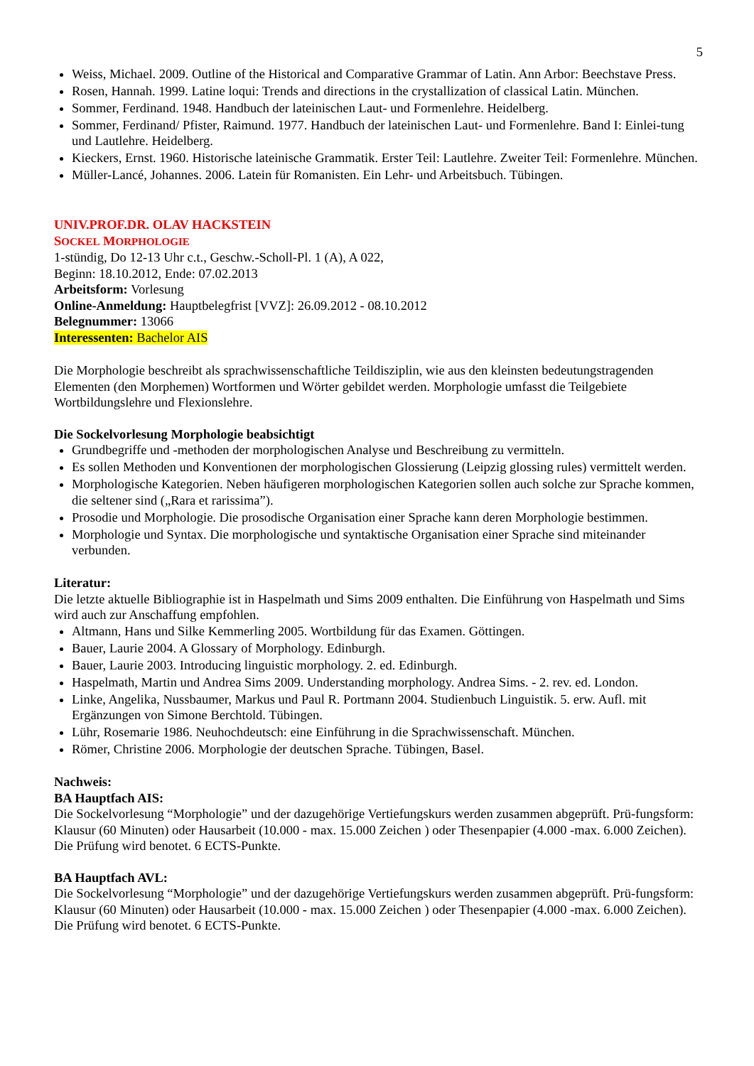5
Weiss, Michael. 2009. Outline of the Historical and Comparative Grammar of Latin. Ann Arbor: Beechstave Press.
Rosen, Hannah. 1999. Latine loqui: Trends and directions in the crystallization of classical Latin. München.
Sommer, Ferdinand. 1948. Handbuch der lateinischen Laut- und Formenlehre. Heidelberg.
Sommer, Ferdinand/ Pfister, Raimund. 1977. Handbuch der lateinischen Laut- und Formenlehre. Band I: Einlei-tung und Lautlehre. Heidelberg.
Kieckers, Ernst. 1960. Historische lateinische Grammatik. Erster Teil: Lautlehre. Zweiter Teil: Formenlehre. München.
Müller-Lancé, Johannes. 2006. Latein für Romanisten. Ein Lehr- und Arbeitsbuch. Tübingen.
UNIV.PROF.DR. OLAV HACKSTEIN
SOCKEL MORPHOLOGIE
1-stündig, Do 12-13 Uhr c.t., Geschw.-Scholl-Pl. 1 (A), A 022,
Beginn: 18.10.2012, Ende: 07.02.2013
Arbeitsform: Vorlesung
Online-Anmeldung: Hauptbelegfrist [VVZ]: 26.09.2012 - 08.10.2012
Belegnummer: 13066
Interessenten: Bachelor AIS
Die Morphologie beschreibt als sprachwissenschaftliche Teildisziplin, wie aus den kleinsten bedeutungstragenden Elementen (den Morphemen) Wortformen und Wörter gebildet werden. Morphologie umfasst die Teilgebiete Wortbildungslehre und Flexionslehre.
Die Sockelvorlesung Morphologie beabsichtigt
Grundbegriffe und -methoden der morphologischen Analyse und Beschreibung zu vermitteln.
Es sollen Methoden und Konventionen der morphologischen Glossierung (Leipzig glossing rules) vermittelt werden.
Morphologische Kategorien. Neben häufigeren morphologischen Kategorien sollen auch solche zur Sprache kommen, die seltener sind („Rara et rarissima”).
Prosodie und Morphologie. Die prosodische Organisation einer Sprache kann deren Morphologie bestimmen.
Morphologie und Syntax. Die morphologische und syntaktische Organisation einer Sprache sind miteinander verbunden.
Literatur:
Die letzte aktuelle Bibliographie ist in Haspelmath und Sims 2009 enthalten. Die Einführung von Haspelmath und Sims wird auch zur Anschaffung empfohlen.
Altmann, Hans und Silke Kemmerling 2005. Wortbildung für das Examen. Göttingen.
Bauer, Laurie 2004. A Glossary of Morphology. Edinburgh.
Bauer, Laurie 2003. Introducing linguistic morphology. 2. ed. Edinburgh.
Haspelmath, Martin und Andrea Sims 2009. Understanding morphology. Andrea Sims. - 2. rev. ed. London.
Linke, Angelika, Nussbaumer, Markus und Paul R. Portmann 2004. Studienbuch Linguistik. 5. erw. Aufl. mit Ergänzungen von Simone Berchtold. Tübingen.
Lühr, Rosemarie 1986. Neuhochdeutsch: eine Einführung in die Sprachwissenschaft. München.
Römer, Christine 2006. Morphologie der deutschen Sprache. Tübingen, Basel.
Nachweis:
BA Hauptfach AIS:
Die Sockelvorlesung “Morphologie” und der dazugehörige Vertiefungskurs werden zusammen abgeprüft. Prü-fungsform: Klausur (60 Minuten) oder Hausarbeit (10.000 - max. 15.000 Zeichen ) oder Thesenpapier (4.000 -max. 6.000 Zeichen). Die Prüfung wird benotet. 6 ECTS-Punkte.
BA Hauptfach AVL:
Die Sockelvorlesung “Morphologie” und der dazugehörige Vertiefungskurs werden zusammen abgeprüft. Prü-fungsform: Klausur (60 Minuten) oder Hausarbeit (10.000 - max. 15.000 Zeichen ) oder Thesenpapier (4.000 -max. 6.000 Zeichen). Die Prüfung wird benotet. 6 ECTS-Punkte.